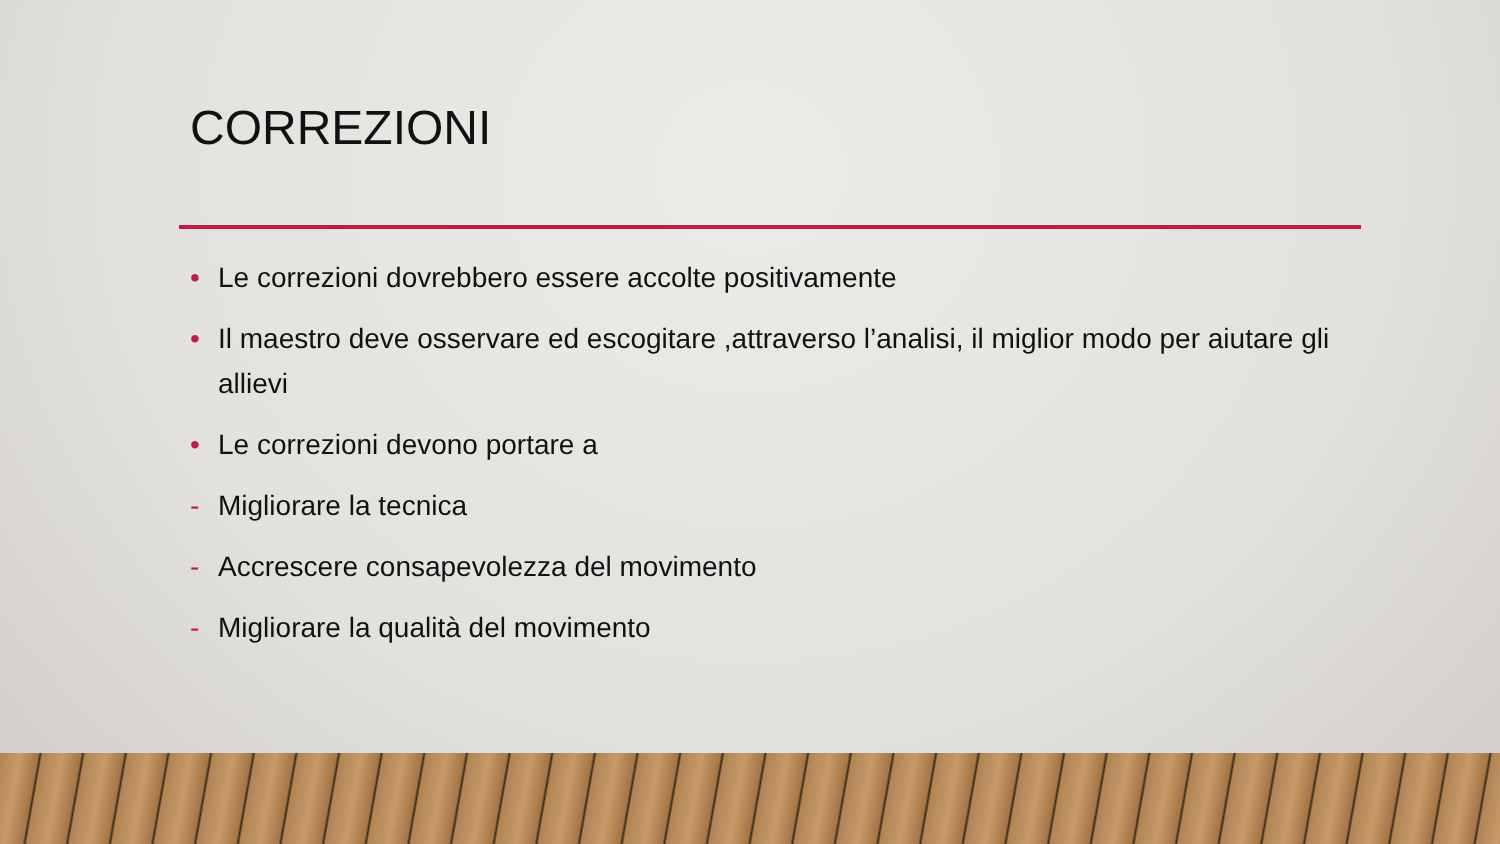CORREZIONI
• Le correzioni dovrebbero essere accolte positivamente
• Il maestro deve osservare ed escogitare ,attraverso l’analisi, il miglior modo per aiutare gli allievi
• Le correzioni devono portare a
- Migliorare la tecnica
- Accrescere consapevolezza del movimento
- Migliorare la qualità del movimento